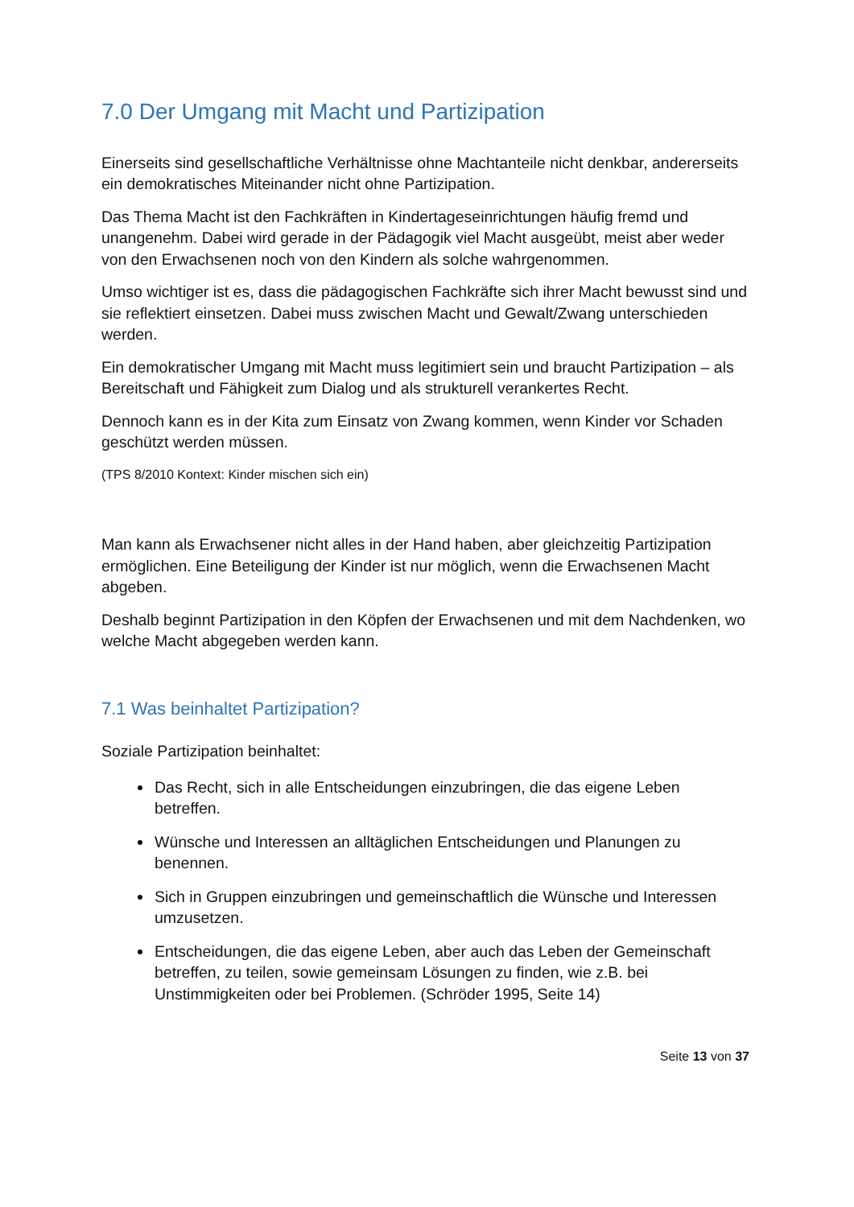7.0 Der Umgang mit Macht und Partizipation
Einerseits sind gesellschaftliche Verhältnisse ohne Machtanteile nicht denkbar, andererseits ein demokratisches Miteinander nicht ohne Partizipation.
Das Thema Macht ist den Fachkräften in Kindertageseinrichtungen häufig fremd und unangenehm. Dabei wird gerade in der Pädagogik viel Macht ausgeübt, meist aber weder von den Erwachsenen noch von den Kindern als solche wahrgenommen.
Umso wichtiger ist es, dass die pädagogischen Fachkräfte sich ihrer Macht bewusst sind und sie reflektiert einsetzen. Dabei muss zwischen Macht und Gewalt/Zwang unterschieden werden.
Ein demokratischer Umgang mit Macht muss legitimiert sein und braucht Partizipation – als Bereitschaft und Fähigkeit zum Dialog und als strukturell verankertes Recht.
Dennoch kann es in der Kita zum Einsatz von Zwang kommen, wenn Kinder vor Schaden geschützt werden müssen.
(TPS 8/2010 Kontext: Kinder mischen sich ein)
Man kann als Erwachsener nicht alles in der Hand haben, aber gleichzeitig Partizipation ermöglichen. Eine Beteiligung der Kinder ist nur möglich, wenn die Erwachsenen Macht abgeben.
Deshalb beginnt Partizipation in den Köpfen der Erwachsenen und mit dem Nachdenken, wo welche Macht abgegeben werden kann.
7.1 Was beinhaltet Partizipation?
Soziale Partizipation beinhaltet:
Das Recht, sich in alle Entscheidungen einzubringen, die das eigene Leben betreffen.
Wünsche und Interessen an alltäglichen Entscheidungen und Planungen zu benennen.
Sich in Gruppen einzubringen und gemeinschaftlich die Wünsche und Interessen umzusetzen.
Entscheidungen, die das eigene Leben, aber auch das Leben der Gemeinschaft betreffen, zu teilen, sowie gemeinsam Lösungen zu finden, wie z.B. bei Unstimmigkeiten oder bei Problemen. (Schröder 1995, Seite 14)
Seite 13 von 37